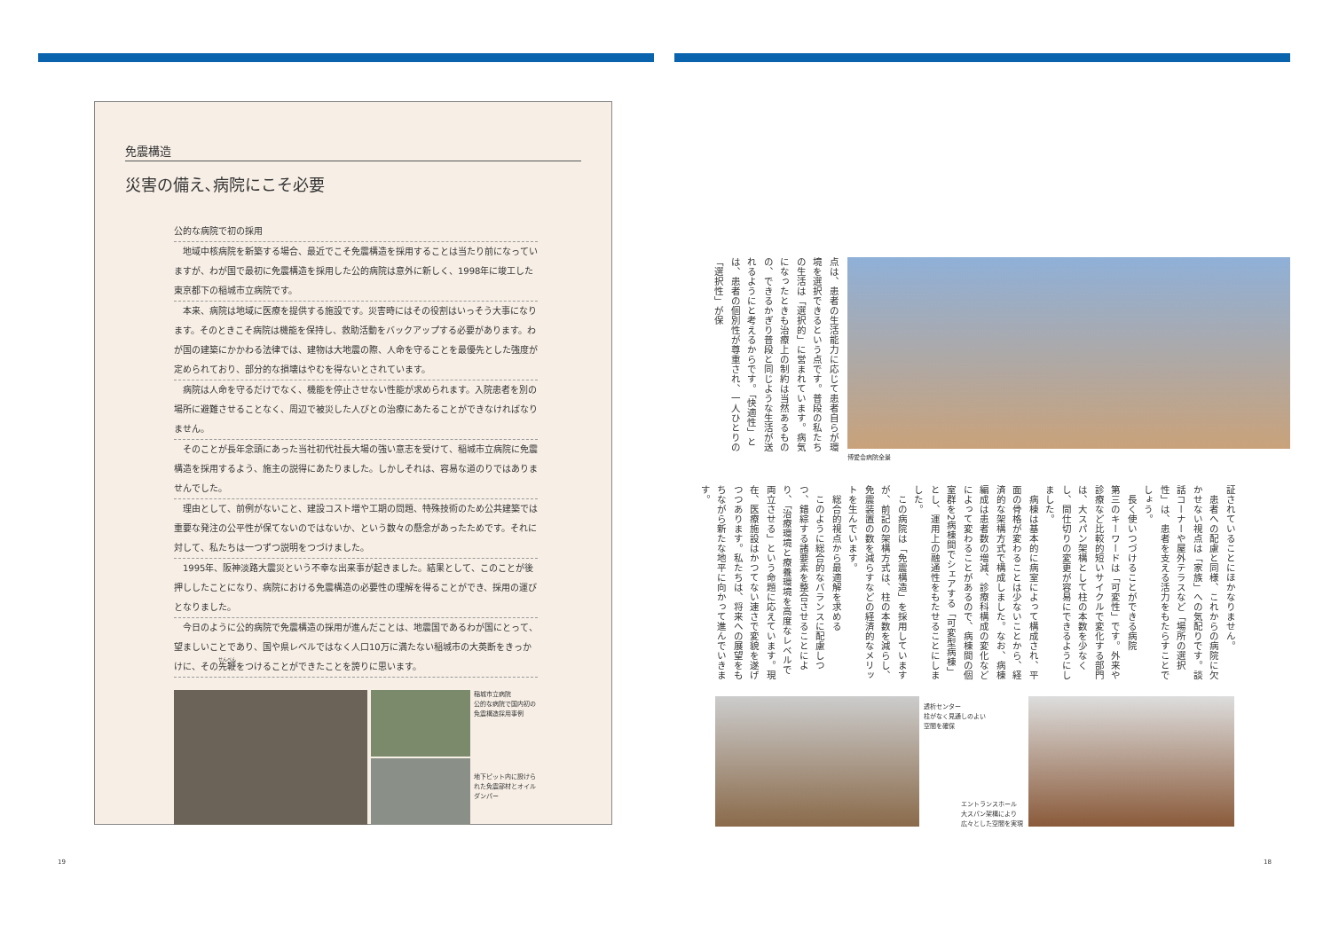免震構造
災害の備え､病院にこそ必要
公的な病院で初の採用
　地域中核病院を新築する場合、最近でこそ免震構造を採用することは当たり前になっていますが、わが国で最初に免震構造を採用した公的病院は意外に新しく、1998年に竣工した東京都下の稲城市立病院です。
　本来、病院は地域に医療を提供する施設です。災害時にはその役割はいっそう大事になります。そのときこそ病院は機能を保持し、救助活動をバックアップする必要があります。わが国の建築にかかわる法律では、建物は大地震の際、人命を守ることを最優先とした強度が定められており、部分的な損壊はやむを得ないとされています。
　病院は人命を守るだけでなく、機能を停止させない性能が求められます。入院患者を別の場所に避難させることなく、周辺で被災した人びとの治療にあたることができなければなりません。
　そのことが長年念頭にあった当社初代社長大場の強い意志を受けて、稲城市立病院に免震構造を採用するよう、施主の説得にあたりました。しかしそれは、容易な道のりではありませんでした。
　理由として、前例がないこと、建設コスト増や工期の問題、特殊技術のため公共建築では重要な発注の公平性が保てないのではないか、という数々の懸念があったためです。それに対して、私たちは一つずつ説明をつづけました。
　1995年、阪神淡路大震災という不幸な出来事が起きました。結果として、このことが後押ししたことになり、病院における免震構造の必要性の理解を得ることができ、採用の運びとなりました。
　今日のように公的病院で免震構造の採用が進んだことは、地震国であるわが国にとって、望ましいことであり、国や県レベルではなく人口10万に満たない稲城市の大英断をきっかけに、その先鞭をつけることができたことを誇りに思います。
稲城市立病院
公的な病院で国内初の免震構造採用事例
地下ピット内に設けられた免震部材とオイルダンパー
19
点は、患者の生活能力に応じて患者自らが環境を選択できるという点です。普段の私たちの生活は「選択的」に営まれています。病気になったときも治療上の制約は当然あるものの、できるかぎり普段と同じような生活が送れるようにと考えるからです。「快適性」とは、患者の個別性が尊重され、一人ひとりの「選択性」が保
博愛会病院全景
証されていることにほかなりません。
　患者への配慮と同様、これからの病院に欠かせない視点は「家族」への気配りです。談話コーナーや屋外テラスなど「場所の選択性」は、患者を支える活力をもたらすことでしょう。
　長く使いつづけることができる病院
第三のキーワードは「可変性」です。外来や診療など比較的短いサイクルで変化する部門は、大スパン架構として柱の本数を少なくし、間仕切りの変更が容易にできるようにしました。
　病棟は基本的に病室によって構成され、平面の骨格が変わることは少ないことから、経済的な架構方式で構成しました。なお、病棟編成は患者数の増減、診療科構成の変化などによって変わることがあるので、病棟間の個室群を2病棟間でシェアする「可変型病棟」とし、運用上の融通性をもたせることにしました。
　この病院は「免震構造」を採用していますが、前記の架構方式は、柱の本数を減らし、免震装置の数を減らすなどの経済的なメリットを生んでいます。
　総合的視点から最適解を求める
　このように総合的なバランスに配慮しつつ、錯綜する諸要素を整合させることにより、「治療環境と療養環境を高度なレベルで両立させる」という命題に応えています。現在、医療施設はかつてない速さで変貌を遂げつつあります。私たちは、将来への展望をもちながら新たな地平に向かって進んでいきます。
透析センター
柱がなく見通しのよい
空間を確保
エントランスホール
大スパン架構により
広々とした空間を実現
18